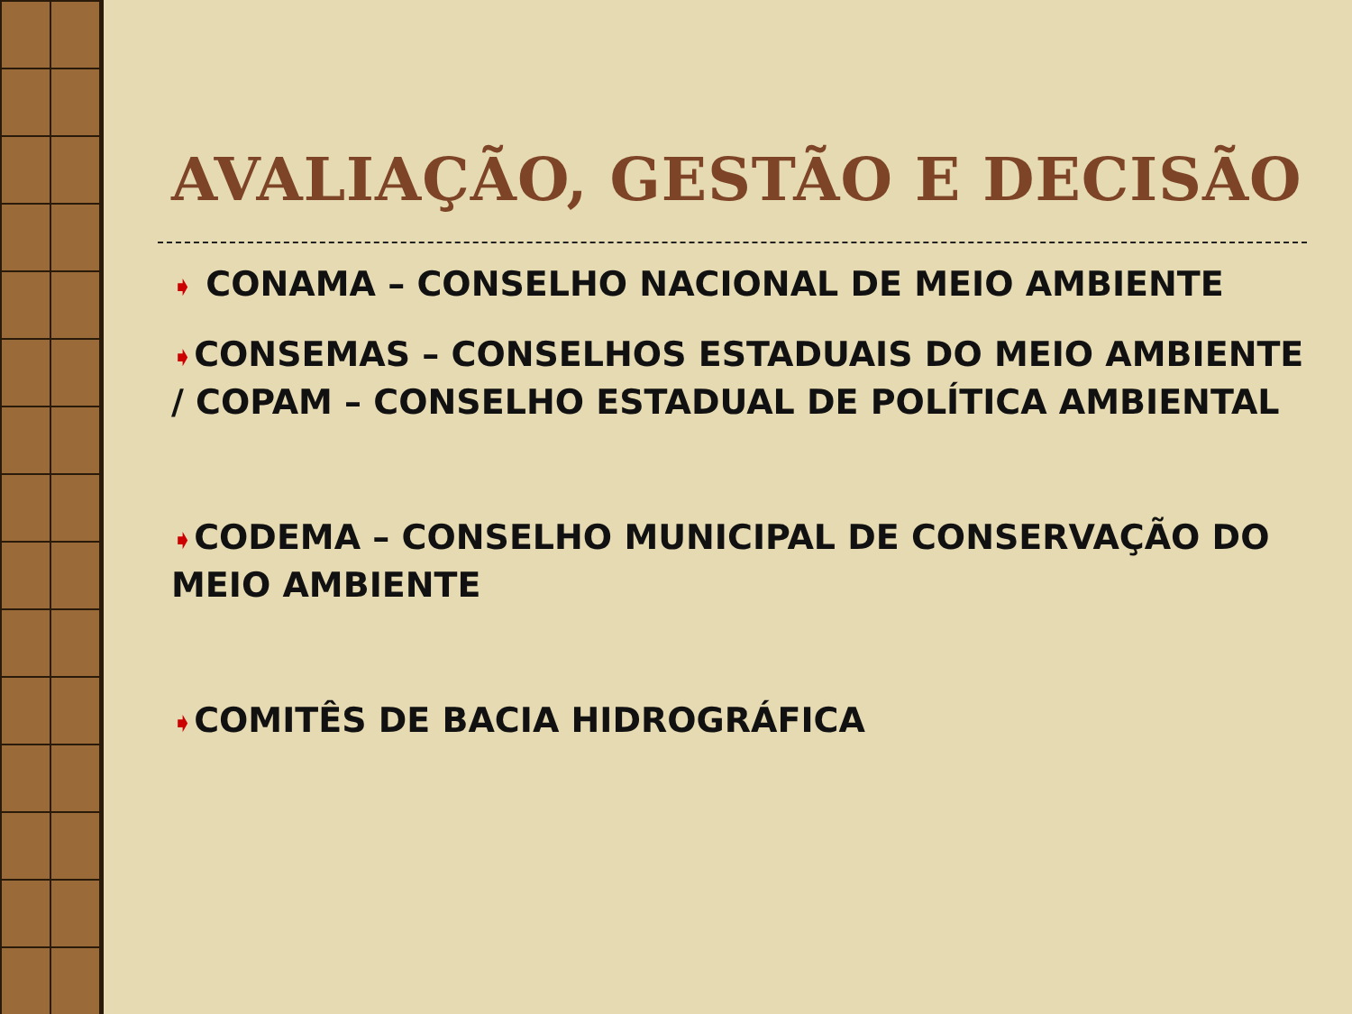AVALIAÇÃO, GESTÃO E DECISÃO
➧ CONAMA – CONSELHO NACIONAL DE MEIO AMBIENTE
➧CONSEMAS – CONSELHOS ESTADUAIS DO MEIO AMBIENTE / COPAM – CONSELHO ESTADUAL DE POLÍTICA AMBIENTAL
➧CODEMA – CONSELHO MUNICIPAL DE CONSERVAÇÃO DO MEIO AMBIENTE
➧COMITÊS DE BACIA HIDROGRÁFICA